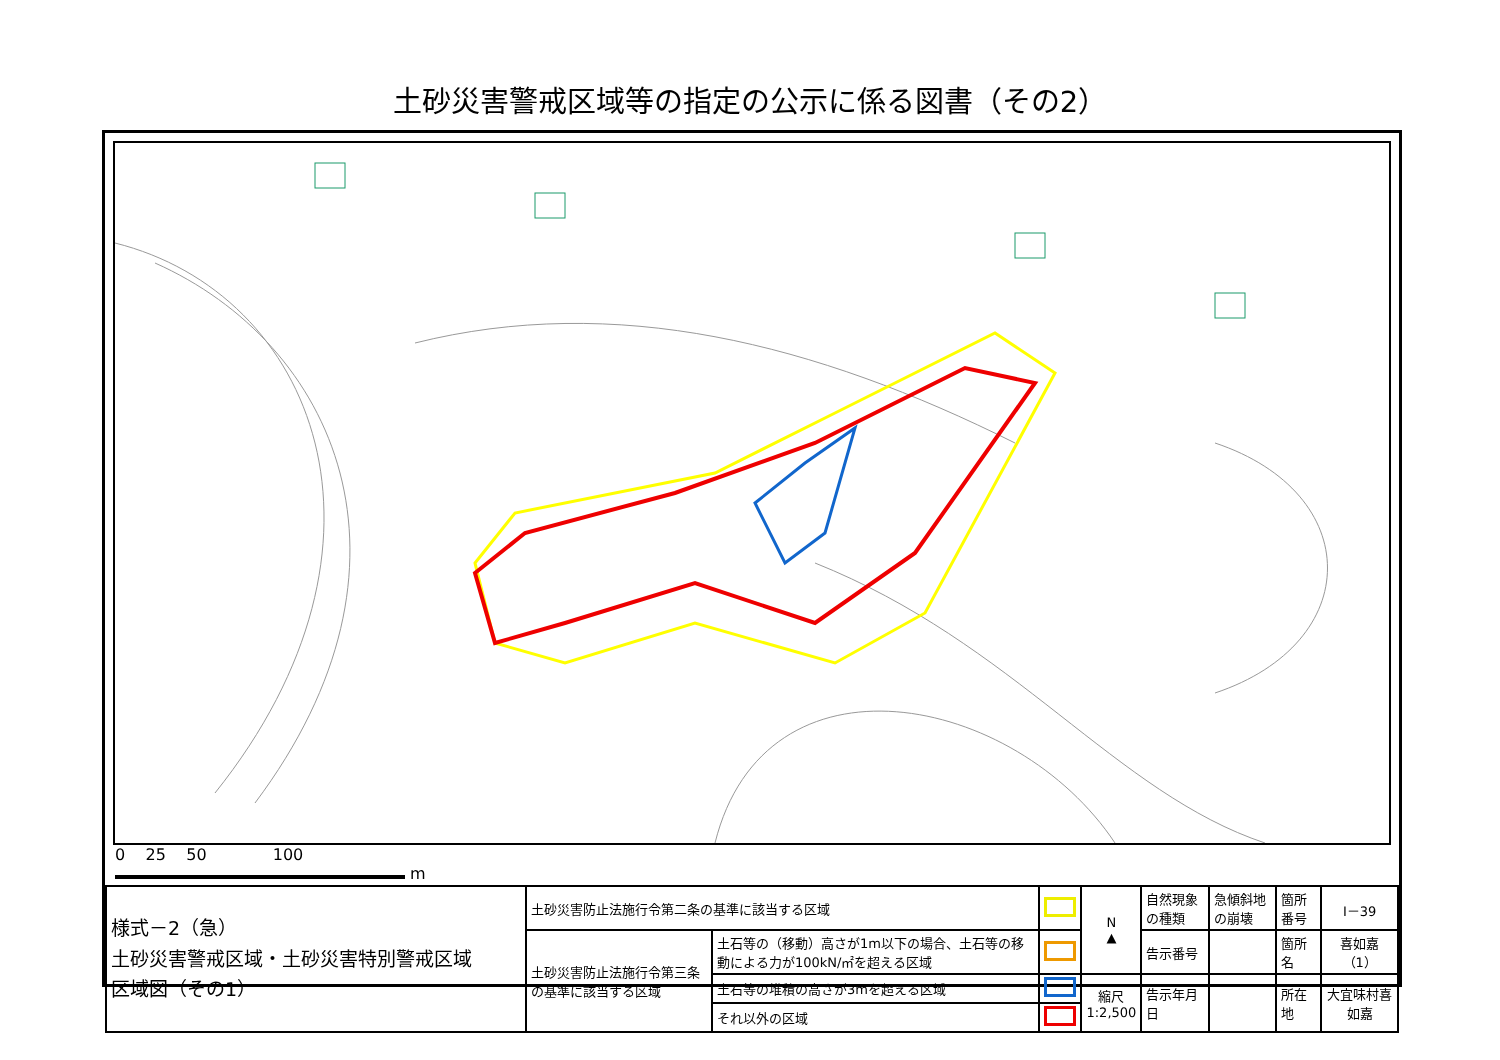土砂災害警戒区域等の指定の公示に係る図書（その2）
0 25 50 100
m
| 様式－2（急） 土砂災害警戒区域・土砂災害特別警戒区域 区域図（その1） | 土砂災害防止法施行令第二条の基準に該当する区域 | | | N ▲ | 自然現象の種類 | 急傾斜地の崩壊 | 箇所番号 | Ⅰ－39 |
| | 土砂災害防止法施行令第三条の基準に該当する区域 | 土石等の（移動）高さが1m以下の場合、土石等の移動による力が100kN/㎡を超える区域 | | | 告示番号 | | 箇所名 | 喜如嘉（1） |
| | | 土石等の堆積の高さが3mを超える区域 | | 縮尺 1:2,500 | 告示年月日 | | 所在地 | 大宜味村喜如嘉 |
| | | それ以外の区域 | | | | | | |